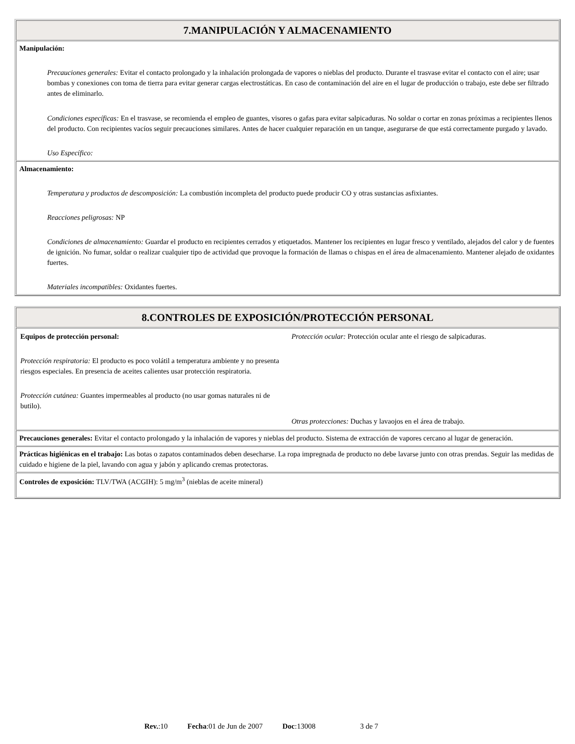| 7.MANIPULACIÓN Y ALMACENAMIENTO |
| Manipulación: Precauciones generales: Evitar el contacto prolongado y la inhalación prolongada de vapores o nieblas del producto. Durante el trasvase evitar el contacto con el aire; usar bombas y conexiones con toma de tierra para evitar generar cargas electrostáticas. En caso de contaminación del aire en el lugar de producción o trabajo, este debe ser filtrado antes de eliminarlo. Condiciones específicas: En el trasvase, se recomienda el empleo de guantes, visores o gafas para evitar salpicaduras. No soldar o cortar en zonas próximas a recipientes llenos del producto. Con recipientes vacíos seguir precauciones similares. Antes de hacer cualquier reparación en un tanque, asegurarse de que está correctamente purgado y lavado. Uso Específico: |
| Almacenamiento: Temperatura y productos de descomposición: La combustión incompleta del producto puede producir CO y otras sustancias asfixiantes. Reacciones peligrosas: NP Condiciones de almacenamiento: Guardar el producto en recipientes cerrados y etiquetados. Mantener los recipientes en lugar fresco y ventilado, alejados del calor y de fuentes de ignición. No fumar, soldar o realizar cualquier tipo de actividad que provoque la formación de llamas o chispas en el área de almacenamiento. Mantener alejado de oxidantes fuertes. Materiales incompatibles: Oxidantes fuertes. |
| 8.CONTROLES DE EXPOSICIÓN/PROTECCIÓN PERSONAL |
| / Equipos de protección personal: Protección respiratoria: El producto es poco volátil a temperatura ambiente y no presenta riesgos especiales. En presencia de aceites calientes usar protección respiratoria. Protección cutánea: Guantes impermeables al producto (no usar gomas naturales ni de butilo). / Protección ocular: Protección ocular ante el riesgo de salpicaduras. Otras protecciones: Duchas y lavaojos en el área de trabajo. / |
| Precauciones generales: Evitar el contacto prolongado y la inhalación de vapores y nieblas del producto. Sistema de extracción de vapores cercano al lugar de generación. |
| Prácticas higiénicas en el trabajo: Las botas o zapatos contaminados deben desecharse. La ropa impregnada de producto no debe lavarse junto con otras prendas. Seguir las medidas de cuidado e higiene de la piel, lavando con agua y jabón y aplicando cremas protectoras. |
| Controles de exposición: TLV/TWA (ACGIH): 5 mg/m<sup>3</sup> (nieblas de aceite mineral) |
Rev.:10 Fecha:01 de Jun de 2007 Doc:13008 3 de 7